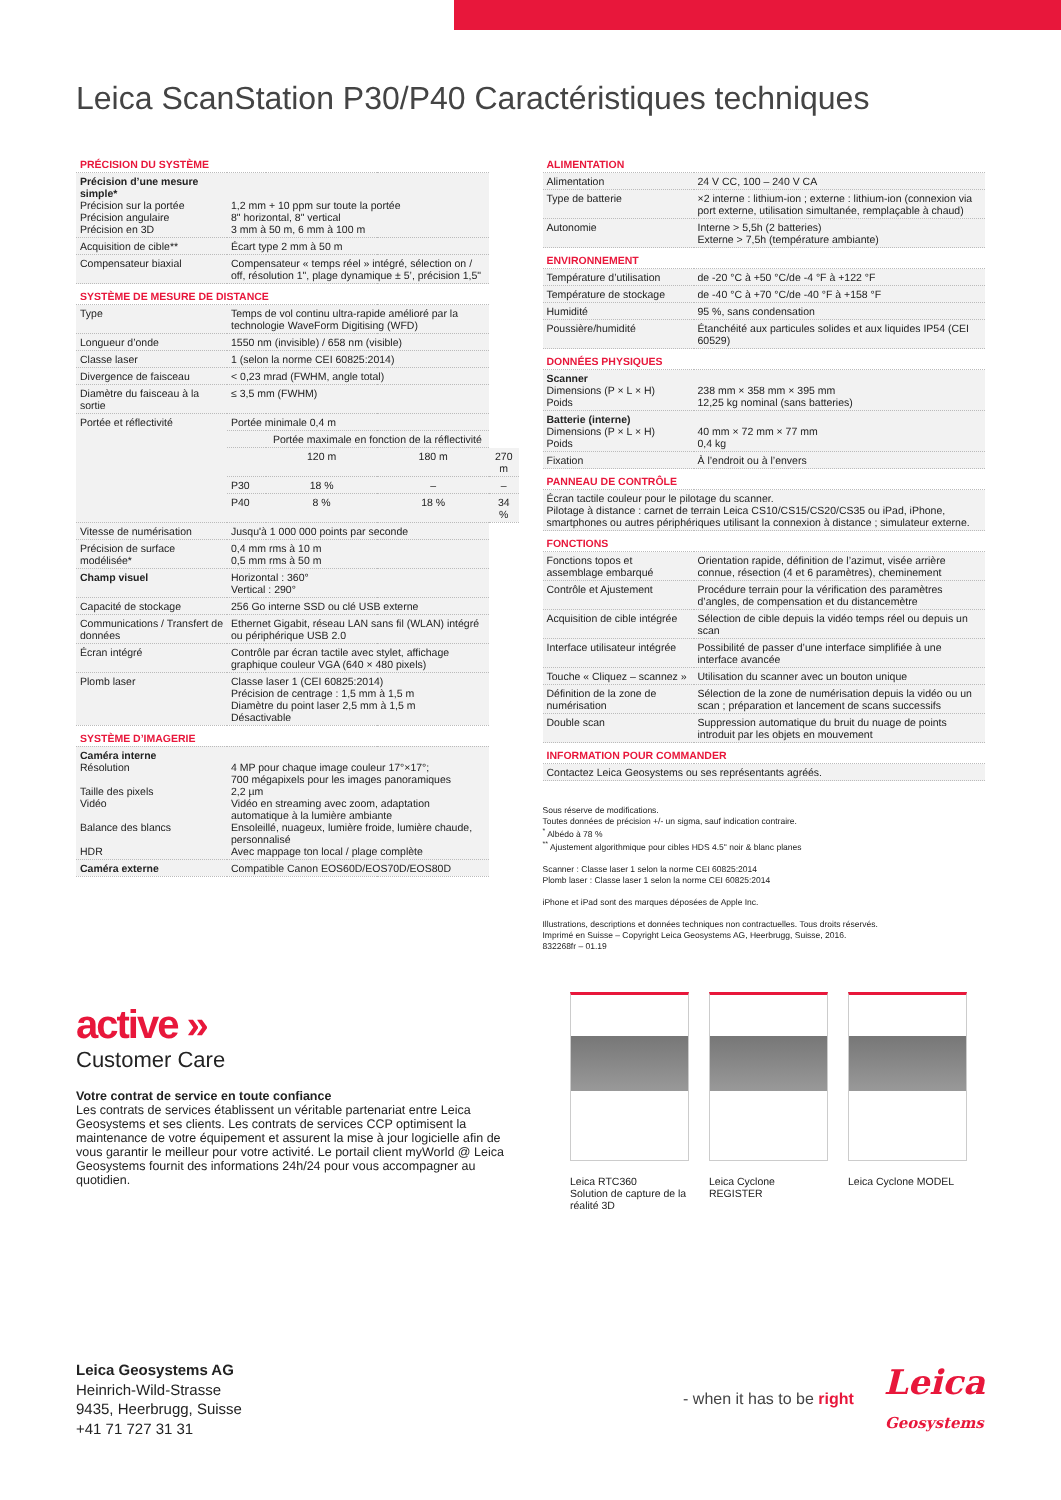Leica ScanStation P30/P40 Caractéristiques techniques
| PRÉCISION DU SYSTÈME | | | | |
| Précision d’une mesure simple* Précision sur la portée Précision angulaire Précision en 3D | 1,2 mm + 10 ppm sur toute la portée 8" horizontal, 8" vertical 3 mm à 50 m, 6 mm à 100 m | | | |
| Acquisition de cible** | Écart type 2 mm à 50 m | | | |
| Compensateur biaxial | Compensateur « temps réel » intégré, sélection on / off, résolution 1", plage dynamique ± 5’, précision 1,5" | | | |
| SYSTÈME DE MESURE DE DISTANCE | | | | |
| Type | Temps de vol continu ultra-rapide amélioré par la technologie WaveForm Digitising (WFD) | | | |
| Longueur d’onde | 1550 nm (invisible) / 658 nm (visible) | | | |
| Classe laser | 1 (selon la norme CEI 60825:2014) | | | |
| Divergence de faisceau | < 0,23 mrad (FWHM, angle total) | | | |
| Diamètre du faisceau à la sortie | ≤ 3,5 mm (FWHM) | | | |
| Portée et réflectivité | Portée minimale 0,4 m | | | |
| | | Portée maximale en fonction de la réflectivité | | |
| | | 120 m | 180 m | 270 m |
| | P30 | 18 % | – | – |
| | P40 | 8 % | 18 % | 34 % |
| Vitesse de numérisation | Jusqu'à 1 000 000 points par seconde | | | |
| Précision de surface modélisée* | 0,4 mm rms à 10 m 0,5 mm rms à 50 m | | | |
| Champ visuel | Horizontal : 360° Vertical : 290° | | | |
| Capacité de stockage | 256 Go interne SSD ou clé USB externe | | | |
| Communications / Transfert de données | Ethernet Gigabit, réseau LAN sans fil (WLAN) intégré ou périphérique USB 2.0 | | | |
| Écran intégré | Contrôle par écran tactile avec stylet, affichage graphique couleur VGA (640 × 480 pixels) | | | |
| Plomb laser | Classe laser 1 (CEI 60825:2014) Précision de centrage : 1,5 mm à 1,5 m Diamètre du point laser 2,5 mm à 1,5 m Désactivable | | | |
| SYSTÈME D’IMAGERIE | | | | |
| Caméra interne Résolution Taille des pixels Vidéo Balance des blancs HDR | 4 MP pour chaque image couleur 17°×17°; 700 mégapixels pour les images panoramiques 2,2 µm Vidéo en streaming avec zoom, adaptation automatique à la lumière ambiante Ensoleillé, nuageux, lumière froide, lumière chaude, personnalisé Avec mappage ton local / plage complète | | | |
| Caméra externe | Compatible Canon EOS60D/EOS70D/EOS80D | | | |
| ALIMENTATION | |
| Alimentation | 24 V CC, 100 – 240 V CA |
| Type de batterie | ×2 interne : lithium-ion ; externe : lithium-ion (connexion via port externe, utilisation simultanée, remplaçable à chaud) |
| Autonomie | Interne > 5,5h (2 batteries) Externe > 7,5h (température ambiante) |
| ENVIRONNEMENT | |
| Température d’utilisation | de -20 °C à +50 °C/de -4 °F à +122 °F |
| Température de stockage | de -40 °C à +70 °C/de -40 °F à +158 °F |
| Humidité | 95 %, sans condensation |
| Poussière/humidité | Étanchéité aux particules solides et aux liquides IP54 (CEI 60529) |
| DONNÉES PHYSIQUES | |
| Scanner Dimensions (P × L × H) Poids | 238 mm × 358 mm × 395 mm 12,25 kg nominal (sans batteries) |
| Batterie (interne) Dimensions (P × L × H) Poids | 40 mm × 72 mm × 77 mm 0,4 kg |
| Fixation | À l’endroit ou à l’envers |
| PANNEAU DE CONTRÔLE | |
| Écran tactile couleur pour le pilotage du scanner. Pilotage à distance : carnet de terrain Leica CS10/CS15/CS20/CS35 ou iPad, iPhone, smartphones ou autres périphériques utilisant la connexion à distance ; simulateur externe. | |
| FONCTIONS | |
| Fonctions topos et assemblage embarqué | Orientation rapide, définition de l’azimut, visée arrière connue, résection (4 et 6 paramètres), cheminement |
| Contrôle et Ajustement | Procédure terrain pour la vérification des paramètres d’angles, de compensation et du distancemètre |
| Acquisition de cible intégrée | Sélection de cible depuis la vidéo temps réel ou depuis un scan |
| Interface utilisateur intégrée | Possibilité de passer d’une interface simplifiée à une interface avancée |
| Touche « Cliquez – scannez » | Utilisation du scanner avec un bouton unique |
| Définition de la zone de numérisation | Sélection de la zone de numérisation depuis la vidéo ou un scan ; préparation et lancement de scans successifs |
| Double scan | Suppression automatique du bruit du nuage de points introduit par les objets en mouvement |
| INFORMATION POUR COMMANDER | |
| Contactez Leica Geosystems ou ses représentants agréés. | |
Sous réserve de modifications.
Toutes données de précision +/- un sigma, sauf indication contraire.
<sup>*</sup> Albédo à 78 %
<sup>**</sup> Ajustement algorithmique pour cibles HDS 4.5" noir & blanc planes
Scanner : Classe laser 1 selon la norme CEI 60825:2014
Plomb laser : Classe laser 1 selon la norme CEI 60825:2014
iPhone et iPad sont des marques déposées de Apple Inc.
Illustrations, descriptions et données techniques non contractuelles. Tous droits réservés.
Imprimé en Suisse – Copyright Leica Geosystems AG, Heerbrugg, Suisse, 2016.
832268fr – 01.19
active »
Customer Care
Votre contrat de service en toute confiance
Les contrats de services établissent un véritable partenariat entre Leica Geosystems et ses clients. Les contrats de services CCP optimisent la maintenance de votre équipement et assurent la mise à jour logicielle afin de vous garantir le meilleur pour votre activité. Le portail client myWorld @ Leica Geosystems fournit des informations 24h/24 pour vous accompagner au quotidien.
Leica RTC360
Solution de capture de la réalité 3D
Leica Cyclone REGISTER
Leica Cyclone MODEL
Leica Geosystems AG
Heinrich-Wild-Strasse
9435, Heerbrugg, Suisse
+41 71 727 31 31
- when it has to be right Leica
Geosystems